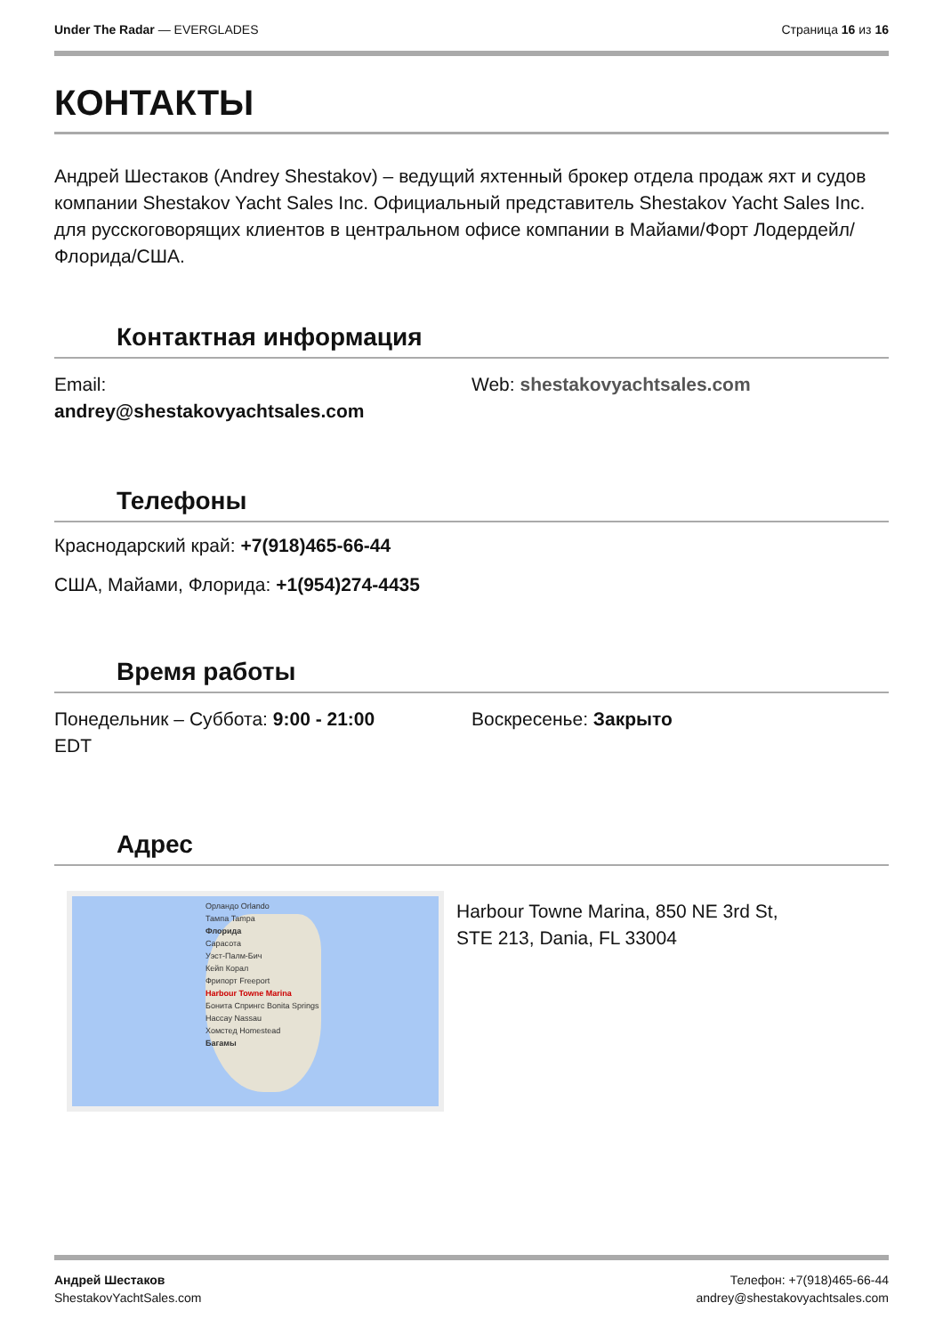Under The Radar — EVERGLADES Страница 16 из 16
КОНТАКТЫ
Андрей Шестаков (Andrey Shestakov) – ведущий яхтенный брокер отдела продаж яхт и судов компании Shestakov Yacht Sales Inc. Официальный представитель Shestakov Yacht Sales Inc. для русскоговорящих клиентов в центральном офисе компании в Майами/Форт Лодердейл/Флорида/США.
Контактная информация
Email:
andrey@shestakovyachtsales.com
Web: shestakovyachtsales.com
Телефоны
Краснодарский край: +7(918)465-66-44
США, Майами, Флорида: +1(954)274-4435
Время работы
Понедельник – Суббота: 9:00 - 21:00
EDT
Воскресенье: Закрыто
Адрес
Орландо Orlando
Тампа Tampa
Флорида
Сарасота
Уэст-Палм-Бич
Кейп Корал
Фрипорт Freeport
Harbour Towne Marina
Бонита Спрингс Bonita Springs
Нассау Nassau
Хомстед Homestead
Багамы
Harbour Towne Marina, 850 NE 3rd St,
STE 213, Dania, FL 33004
Андрей Шестаков
ShestakovYachtSales.com
Телефон: +7(918)465-66-44
andrey@shestakovyachtsales.com